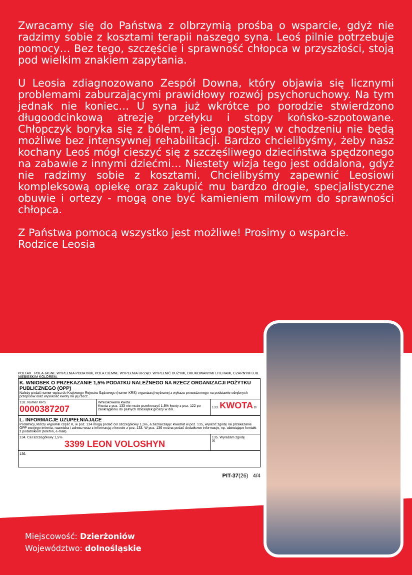Zwracamy się do Państwa z olbrzymią prośbą o wsparcie, gdyż nie radzimy sobie z kosztami terapii naszego syna. Leoś pilnie potrzebuje pomocy… Bez tego, szczęście i sprawność chłopca w przyszłości, stoją pod wielkim znakiem zapytania.
U Leosia zdiagnozowano Zespół Downa, który objawia się licznymi problemami zaburzającymi prawidłowy rozwój psychoruchowy. Na tym jednak nie koniec… U syna już wkrótce po porodzie stwierdzono długoodcinkową atrezję przełyku i stopy końsko-szpotowane. Chłopczyk boryka się z bólem, a jego postępy w chodzeniu nie będą możliwe bez intensywnej rehabilitacji. Bardzo chcielibyśmy, żeby nasz kochany Leoś mógł cieszyć się z szczęśliwego dzieciństwa spędzonego na zabawie z innymi dziećmi… Niestety wizja tego jest oddalona, gdyż nie radzimy sobie z kosztami. Chcielibyśmy zapewnić Leosiowi kompleksową opiekę oraz zakupić mu bardzo drogie, specjalistyczne obuwie i ortezy - mogą one być kamieniem milowym do sprawności chłopca.
Z Państwa pomocą wszystko jest możliwe! Prosimy o wsparcie.
Rodzice Leosia
POLTAX POLA JASNE WYPEŁNIA PODATNIK, POLA CIEMNE WYPEŁNIA URZĄD. WYPEŁNIĆ DUŻYMI, DRUKOWANYMI LITERAMI, CZARNYM LUB NIEBIESKIM KOLOREM.
| K. WNIOSEK O PRZEKAZANIE 1,5% PODATKU NALEŻNEGO NA RZECZ ORGANIZACJI POŻYTKU PUBLICZNEGO (OPP) Należy podać numer wpisu do Krajowego Rejestru Sądowego (numer KRS) organizacji wybranej z wykazu prowadzonego na podstawie odrębnych przepisów oraz wysokość kwoty na jej rzecz. | | |
| 132. Numer KRS 0000387207 | Wnioskowana kwota Kwota z poz. 133 nie może przekroczyć 1,5% kwoty z poz. 122 po zaokrągleniu do pełnych dziesiątek groszy w dół. | 133. KWOTA zł |
| L. INFORMACJE UZUPEŁNIAJĄCE Podatnicy, którzy wypełnili część K, w poz. 134 mogą podać cel szczegółowy 1,5%, a zaznaczając kwadrat w poz. 135, wyrazić zgodę na przekazanie OPP swojego imienia, nazwiska i adresu wraz z informacją o kwocie z poz. 133. W poz. 136 można podać dodatkowe informacje, np. ułatwiające kontakt z podatnikiem (telefon, e-mail). | | |
| 134. Cel szczegółowy 1,5% 3399 LEON VOLOSHYN | | 135. Wyrażam zgodę ☒ |
| 136. | | |
PIT-37(26) 4/4
Miejscowość: Dzierżoniów
Województwo: dolnośląskie